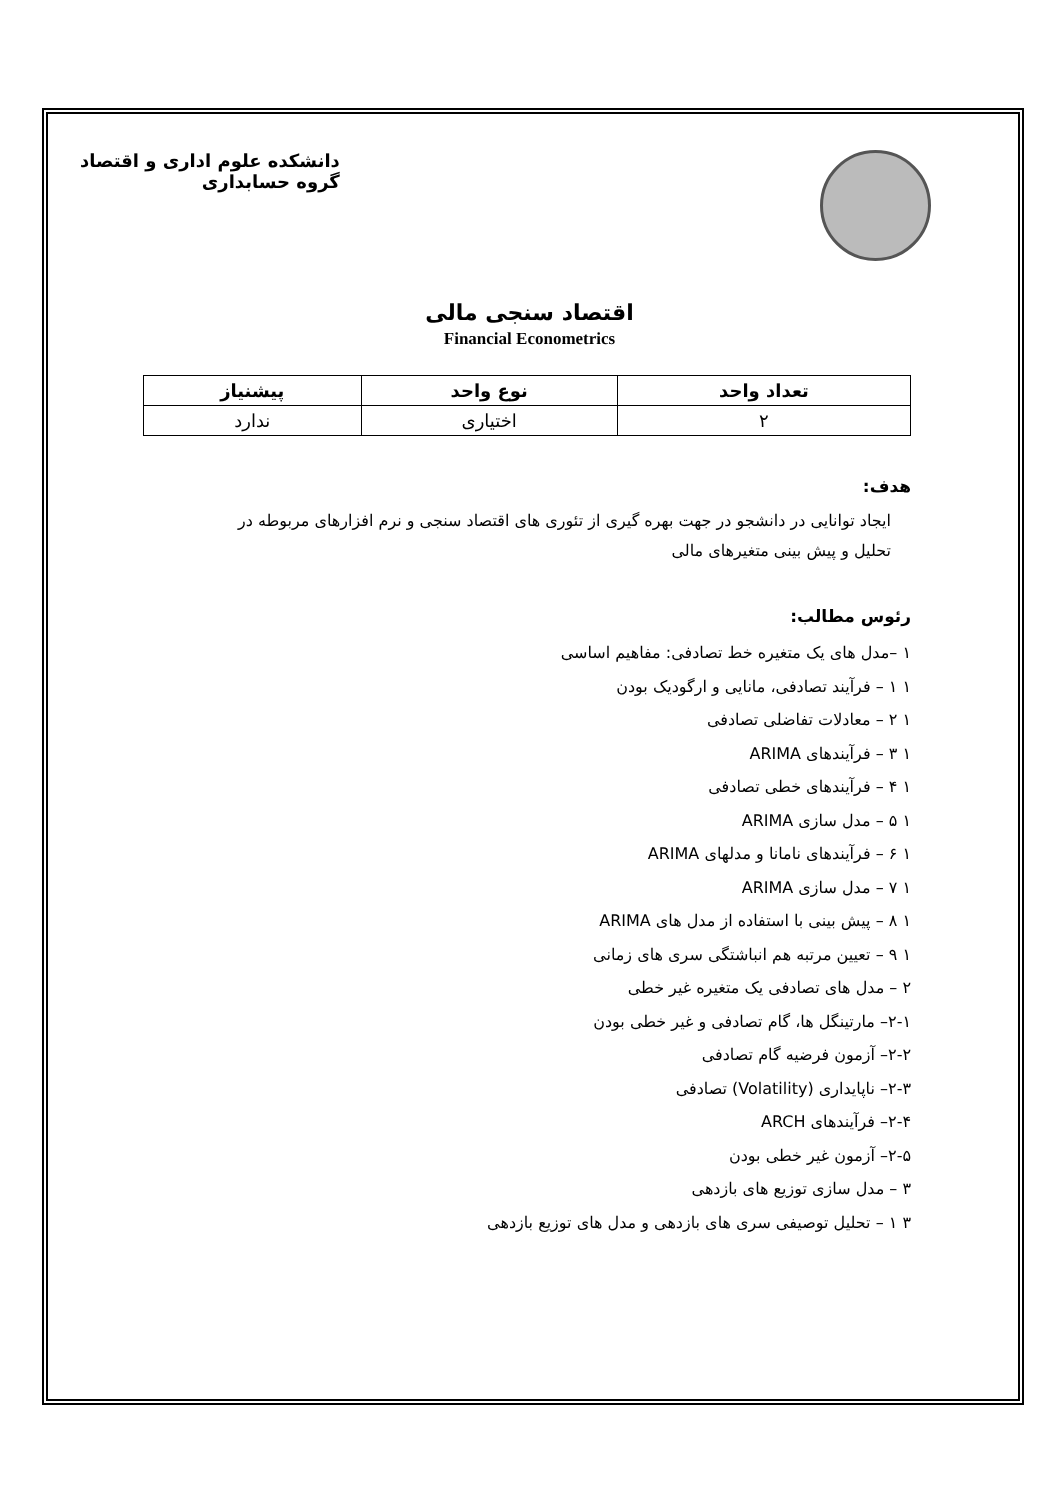دانشکده علوم اداری و اقتصاد
گروه حسابداری
اقتصاد سنجی مالی
Financial Econometrics
| تعداد واحد | نوع واحد | پیشنیاز |
| --- | --- | --- |
| ۲ | اختیاری | ندارد |
هدف:
ایجاد توانایی در دانشجو در جهت بهره گیری از تئوری های اقتصاد سنجی و نرم افزارهای مربوطه در
تحلیل و پیش بینی متغیرهای مالی
رئوس مطالب:
۱ –مدل های یک متغیره خط تصادفی: مفاهیم اساسی
۱ ۱ – فرآیند تصادفی، مانایی و ارگودیک بودن
۱ ۲ – معادلات تفاضلی تصادفی
۱ ۳ – فرآیندهای ARIMA
۱ ۴ – فرآیندهای خطی تصادفی
۱ ۵ – مدل سازی ARIMA
۱ ۶ – فرآیندهای نامانا و مدلهای ARIMA
۱ ۷ – مدل سازی ARIMA
۱ ۸ – پیش بینی با استفاده از مدل های ARIMA
۱ ۹ – تعیین مرتبه هم انباشتگی سری های زمانی
۲ – مدل های تصادفی یک متغیره غیر خطی
۲-۱– مارتینگل ها، گام تصادفی و غیر خطی بودن
۲-۲– آزمون فرضیه گام تصادفی
۲-۳– ناپایداری (Volatility) تصادفی
۲-۴– فرآیندهای ARCH
۲-۵– آزمون غیر خطی بودن
۳ – مدل سازی توزیع های بازدهی
۳ ۱ – تحلیل توصیفی سری های بازدهی و مدل های توزیع بازدهی